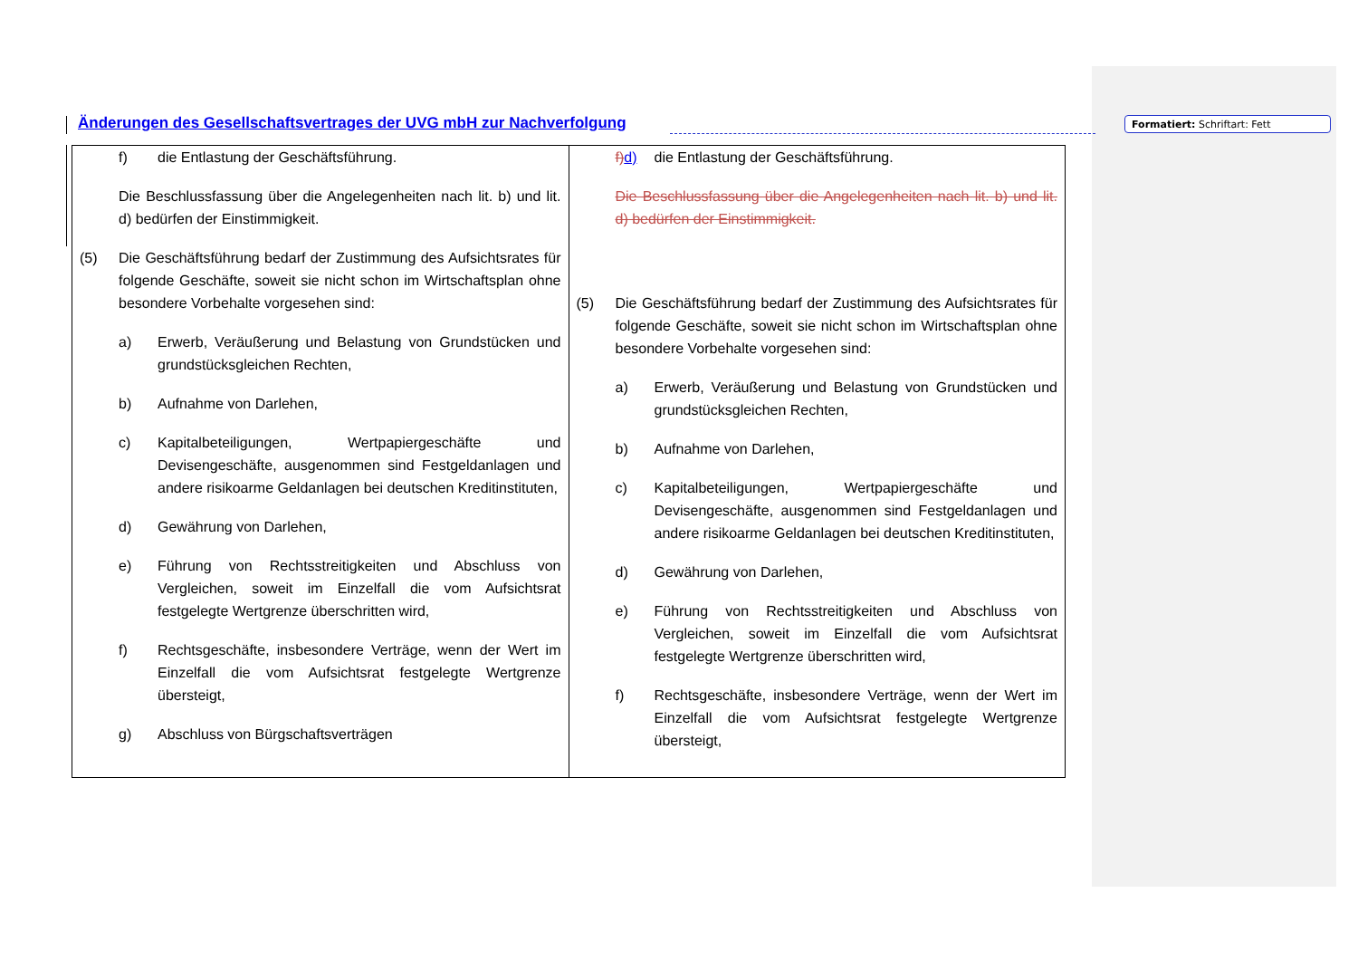Änderungen des Gesellschaftsvertrages der UVG mbH zur Nachverfolgung
Formatiert: Schriftart: Fett
| f) die Entlastung der Geschäftsführung. Die Beschlussfassung über die Angelegenheiten nach lit. b) und lit. d) bedürfen der Einstimmigkeit. (5) Die Geschäftsführung bedarf der Zustimmung des Aufsichtsrates für folgende Geschäfte, soweit sie nicht schon im Wirtschaftsplan ohne besondere Vorbehalte vorgesehen sind: a) Erwerb, Veräußerung und Belastung von Grundstücken und grundstücksgleichen Rechten, b) Aufnahme von Darlehen, c) Kapitalbeteiligungen, Wertpapiergeschäfte und Devisengeschäfte, ausgenommen sind Festgeldanlagen und andere risikoarme Geldanlagen bei deutschen Kreditinstituten, d) Gewährung von Darlehen, e) Führung von Rechtsstreitigkeiten und Abschluss von Vergleichen, soweit im Einzelfall die vom Aufsichtsrat festgelegte Wertgrenze überschritten wird, f) Rechtsgeschäfte, insbesondere Verträge, wenn der Wert im Einzelfall die vom Aufsichtsrat festgelegte Wertgrenze übersteigt, g) Abschluss von Bürgschaftsverträgen | f) d) die Entlastung der Geschäftsführung. Die Beschlussfassung über die Angelegenheiten nach lit. b) und lit. d) bedürfen der Einstimmigkeit. (5) Die Geschäftsführung bedarf der Zustimmung des Aufsichtsrates für folgende Geschäfte, soweit sie nicht schon im Wirtschaftsplan ohne besondere Vorbehalte vorgesehen sind: a) Erwerb, Veräußerung und Belastung von Grundstücken und grundstücksgleichen Rechten, b) Aufnahme von Darlehen, c) Kapitalbeteiligungen, Wertpapiergeschäfte und Devisengeschäfte, ausgenommen sind Festgeldanlagen und andere risikoarme Geldanlagen bei deutschen Kreditinstituten, d) Gewährung von Darlehen, e) Führung von Rechtsstreitigkeiten und Abschluss von Vergleichen, soweit im Einzelfall die vom Aufsichtsrat festgelegte Wertgrenze überschritten wird, f) Rechtsgeschäfte, insbesondere Verträge, wenn der Wert im Einzelfall die vom Aufsichtsrat festgelegte Wertgrenze übersteigt, |